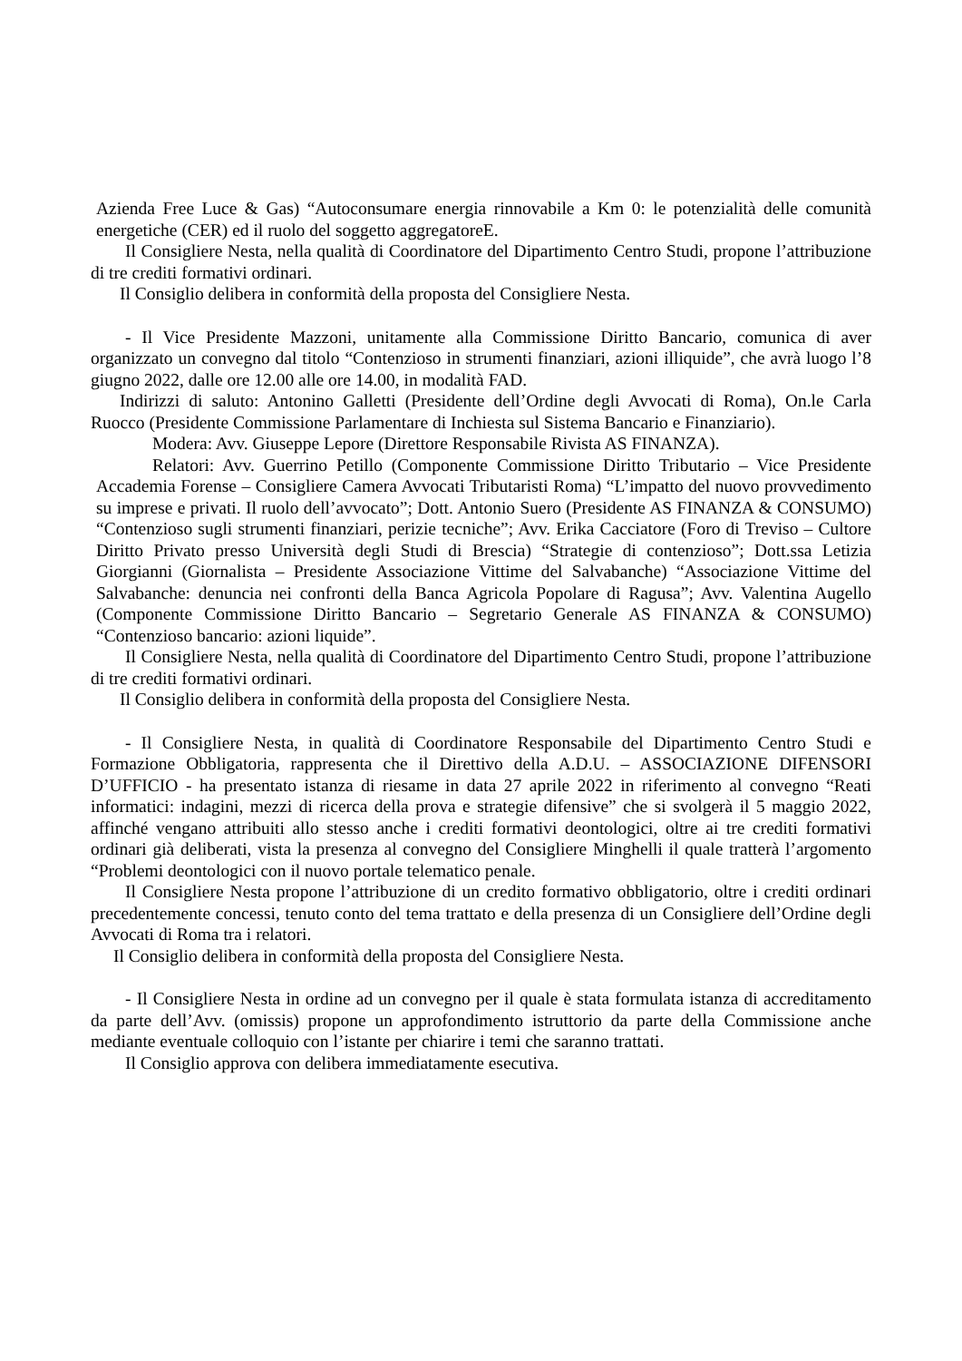Azienda Free Luce & Gas) “Autoconsumare energia rinnovabile a Km 0: le potenzialità delle comunità energetiche (CER) ed il ruolo del soggetto aggregatoreE.
Il Consigliere Nesta, nella qualità di Coordinatore del Dipartimento Centro Studi, propone l’attribuzione di tre crediti formativi ordinari.
Il Consiglio delibera in conformità della proposta del Consigliere Nesta.
- Il Vice Presidente Mazzoni, unitamente alla Commissione Diritto Bancario, comunica di aver organizzato un convegno dal titolo “Contenzioso in strumenti finanziari, azioni illiquide”, che avrà luogo l’8 giugno 2022, dalle ore 12.00 alle ore 14.00, in modalità FAD.
Indirizzi di saluto: Antonino Galletti (Presidente dell’Ordine degli Avvocati di Roma), On.le Carla Ruocco (Presidente Commissione Parlamentare di Inchiesta sul Sistema Bancario e Finanziario).
Modera: Avv. Giuseppe Lepore (Direttore Responsabile Rivista AS FINANZA).
Relatori: Avv. Guerrino Petillo (Componente Commissione Diritto Tributario – Vice Presidente Accademia Forense – Consigliere Camera Avvocati Tributaristi Roma) “L’impatto del nuovo provvedimento su imprese e privati. Il ruolo dell’avvocato”; Dott. Antonio Suero (Presidente AS FINANZA & CONSUMO) “Contenzioso sugli strumenti finanziari, perizie tecniche”; Avv. Erika Cacciatore (Foro di Treviso – Cultore Diritto Privato presso Università degli Studi di Brescia) “Strategie di contenzioso”; Dott.ssa Letizia Giorgianni (Giornalista – Presidente Associazione Vittime del Salvabanche) “Associazione Vittime del Salvabanche: denuncia nei confronti della Banca Agricola Popolare di Ragusa”; Avv. Valentina Augello (Componente Commissione Diritto Bancario – Segretario Generale AS FINANZA & CONSUMO) “Contenzioso bancario: azioni liquide”.
Il Consigliere Nesta, nella qualità di Coordinatore del Dipartimento Centro Studi, propone l’attribuzione di tre crediti formativi ordinari.
Il Consiglio delibera in conformità della proposta del Consigliere Nesta.
- Il Consigliere Nesta, in qualità di Coordinatore Responsabile del Dipartimento Centro Studi e Formazione Obbligatoria, rappresenta che il Direttivo della A.D.U. – ASSOCIAZIONE DIFENSORI D’UFFICIO - ha presentato istanza di riesame in data 27 aprile 2022 in riferimento al convegno “Reati informatici: indagini, mezzi di ricerca della prova e strategie difensive” che si svolgerà il 5 maggio 2022, affinché vengano attribuiti allo stesso anche i crediti formativi deontologici, oltre ai tre crediti formativi ordinari già deliberati, vista la presenza al convegno del Consigliere Minghelli il quale tratterà l’argomento “Problemi deontologici con il nuovo portale telematico penale.
Il Consigliere Nesta propone l’attribuzione di un credito formativo obbligatorio, oltre i crediti ordinari precedentemente concessi, tenuto conto del tema trattato e della presenza di un Consigliere dell’Ordine degli Avvocati di Roma tra i relatori.
Il Consiglio delibera in conformità della proposta del Consigliere Nesta.
- Il Consigliere Nesta in ordine ad un convegno per il quale è stata formulata istanza di accreditamento da parte dell’Avv. (omissis) propone un approfondimento istruttorio da parte della Commissione anche mediante eventuale colloquio con l’istante per chiarire i temi che saranno trattati.
Il Consiglio approva con delibera immediatamente esecutiva.